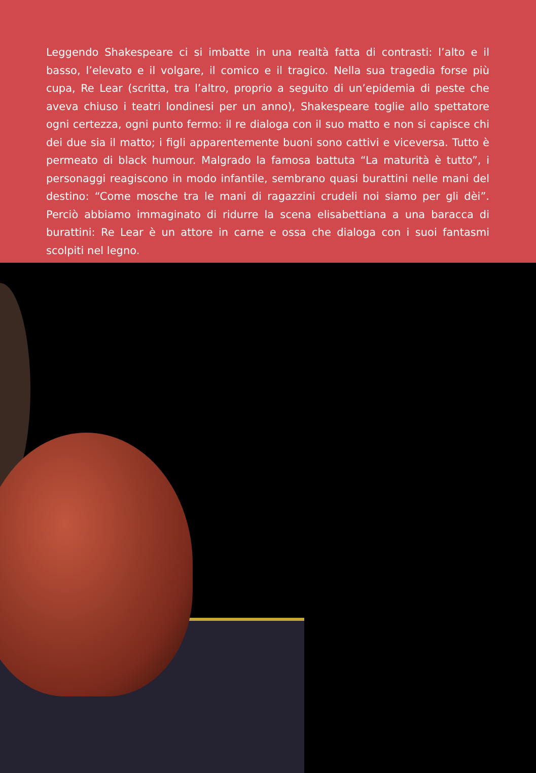Leggendo Shakespeare ci si imbatte in una realtà fatta di contrasti: l’alto e il basso, l’elevato e il volgare, il comico e il tragico. Nella sua tragedia forse più cupa, Re Lear (scritta, tra l’altro, proprio a seguito di un’epidemia di peste che aveva chiuso i teatri londinesi per un anno), Shakespeare toglie allo spettatore ogni certezza, ogni punto fermo: il re dialoga con il suo matto e non si capisce chi dei due sia il matto; i figli apparentemente buoni sono cattivi e viceversa. Tutto è permeato di black humour. Malgrado la famosa battuta “La maturità è tutto”, i personaggi reagiscono in modo infantile, sembrano quasi burattini nelle mani del destino: “Come mosche tra le mani di ragazzini crudeli noi siamo per gli dèi”. Perciò abbiamo immaginato di ridurre la scena elisabettiana a una baracca di burattini: Re Lear è un attore in carne e ossa che dialoga con i suoi fantasmi scolpiti nel legno.